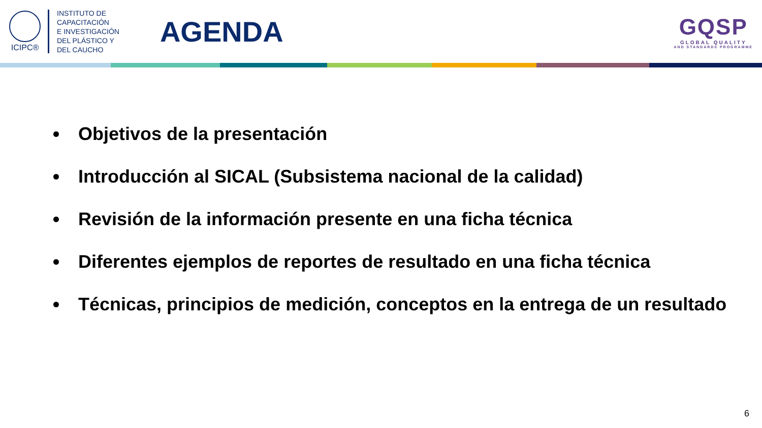ICIPC®
INSTITUTO DE
CAPACITACIÓN
E INVESTIGACIÓN
DEL PLÁSTICO Y
DEL CAUCHO
AGENDA
GQSP
GLOBAL QUALITY
AND STANDARDS PROGRAMME
Objetivos de la presentación
Introducción al SICAL (Subsistema nacional de la calidad)
Revisión de la información presente en una ficha técnica
Diferentes ejemplos de reportes de resultado en una ficha técnica
Técnicas, principios de medición, conceptos en la entrega de un resultado
6